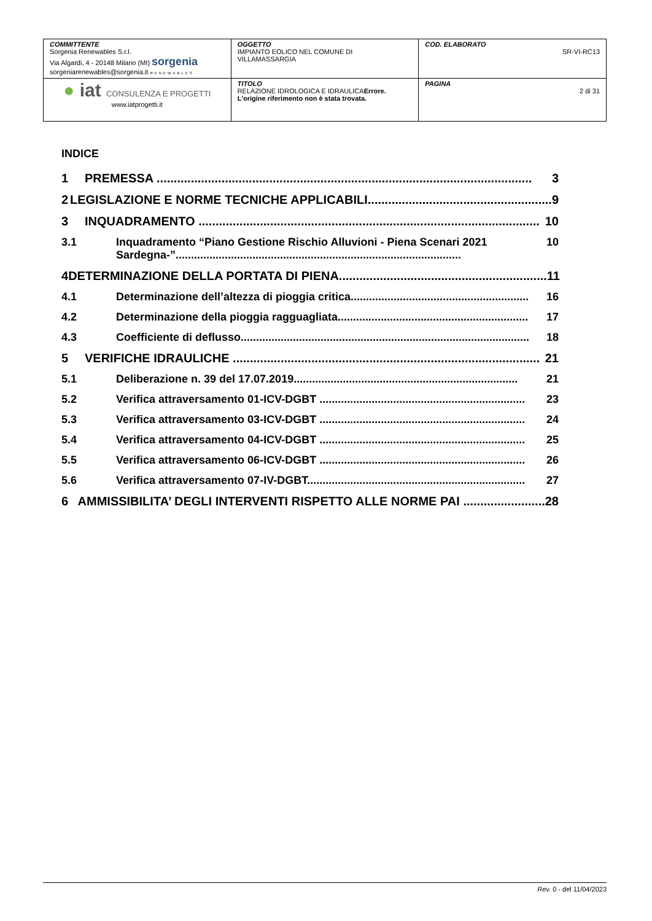| COMMITTENTE Sorgenia Renewables S.r.l. Via Algardi, 4 - 20148 Milano (MI) sorgenia sorgeniarenewables@sorgenia.it RENEWABLES | OGGETTO IMPIANTO EOLICO NEL COMUNE DI VILLAMASSARGIA | COD. ELABORATO SR-VI-RC13 |
| ● iat CONSULENZA E PROGETTI www.iatprogetti.it | TITOLO RELAZIONE IDROLOGICA E IDRAULICA Errore. L'origine riferimento non è stata trovata. | PAGINA 2 di 31 |
INDICE
1 PREMESSA .............................................................................................................. 3
2 LEGISLAZIONE E NORME TECNICHE APPLICABILI...................................................... 9
3 INQUADRAMENTO .................................................................................................... 10
3.1 Inquadramento “Piano Gestione Rischio Alluvioni - Piena Scenari 2021 Sardegna-”............................................................................................. 10
4 DETERMINAZIONE DELLA PORTATA DI PIENA............................................................. 11
4.1 Determinazione dell’altezza di pioggia critica.......................................................... 16
4.2 Determinazione della pioggia ragguagliata.............................................................. 17
4.3 Coefficiente di deflusso.............................................................................................. 18
5 VERIFICHE IDRAULICHE .......................................................................................... 21
5.1 Deliberazione n. 39 del 17.07.2019......................................................................... 21
5.2 Verifica attraversamento 01-ICV-DGBT ................................................................... 23
5.3 Verifica attraversamento 03-ICV-DGBT ................................................................... 24
5.4 Verifica attraversamento 04-ICV-DGBT ................................................................... 25
5.5 Verifica attraversamento 06-ICV-DGBT ................................................................... 26
5.6 Verifica attraversamento 07-IV-DGBT....................................................................... 27
6 AMMISSIBILITA’ DEGLI INTERVENTI RISPETTO ALLE NORME PAI ........................ 28
Rev. 0 - del 11/04/2023